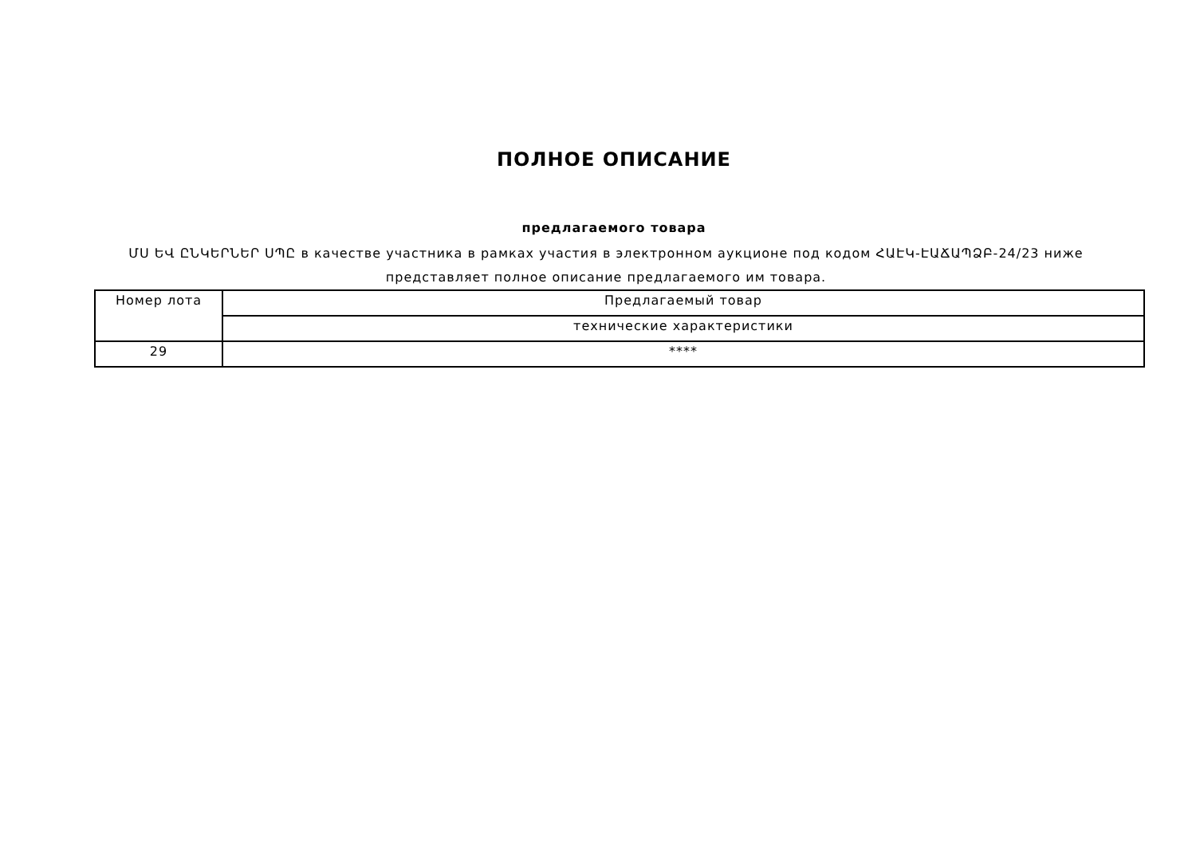ПОЛНОЕ ОПИСАНИЕ
предлагаемого товара
ՄՍ ԵՎ ԸՆԿԵՐՆԵՐ ՍՊԸ в качестве участника в рамках участия в электронном аукционе под кодом ՀԱԷԿ-ԷԱՃԱՊՁԲ-24/23 ниже представляет полное описание предлагаемого им товара.
| Номер лота | Предлагаемый товар |
| --- | --- |
| | технические характеристики |
| 29 | **** |